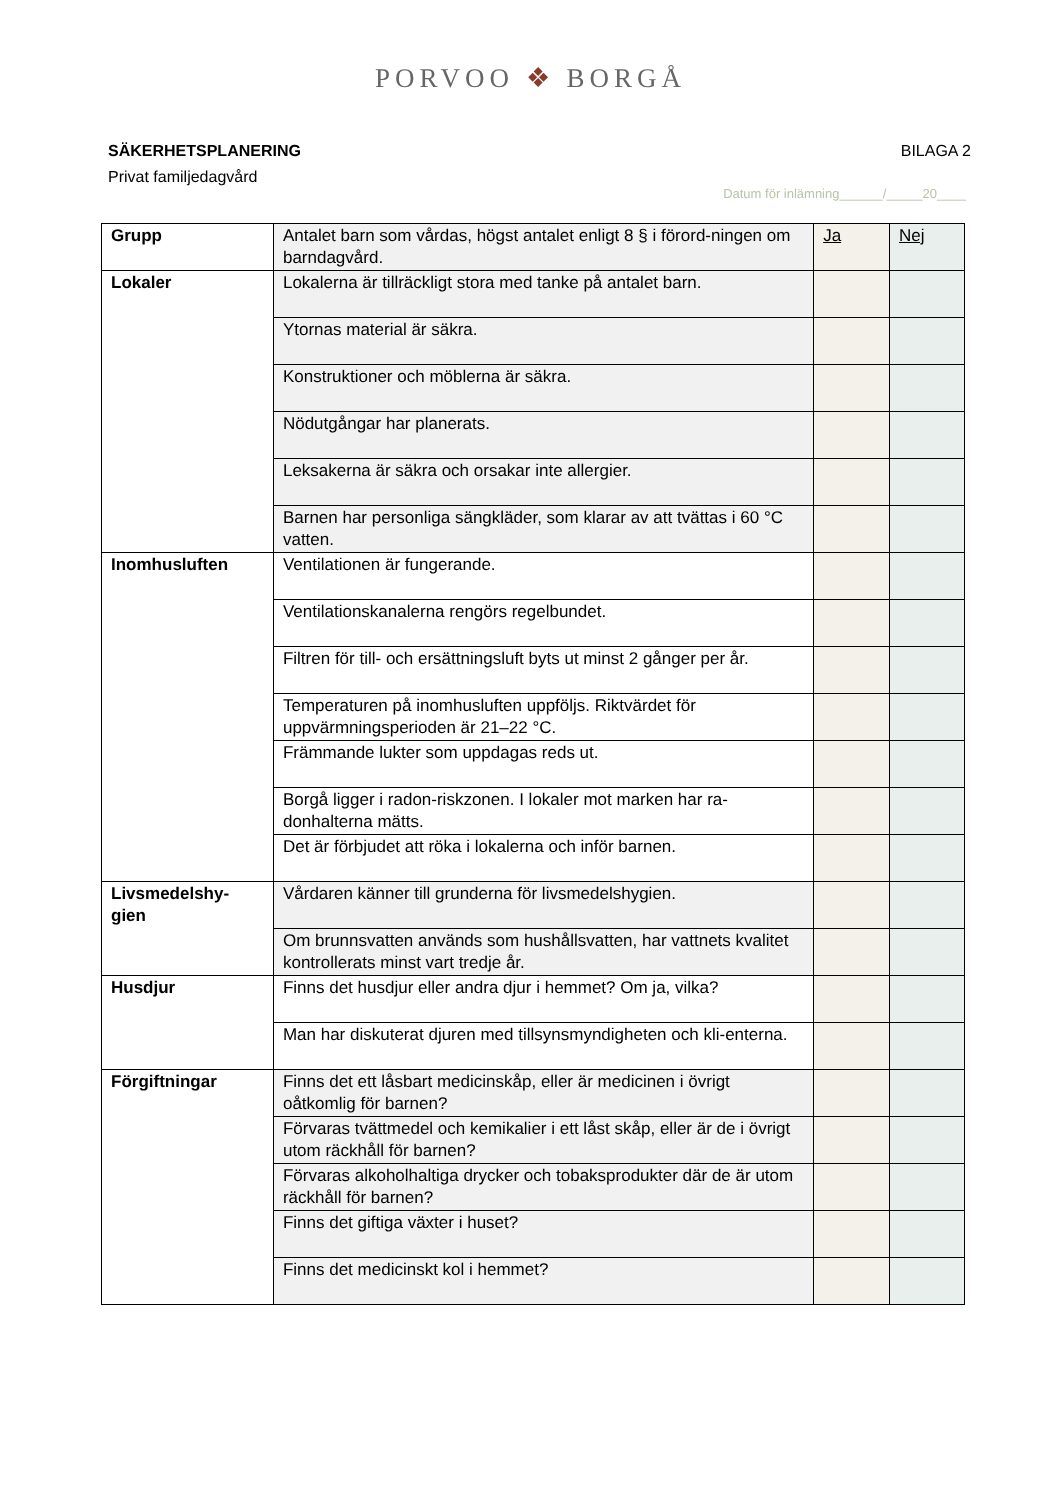PORVOO ❖ BORGÅ
SÄKERHETSPLANERING BILAGA 2
Privat familjedagvård
Datum för inlämning______/_____20____
| Grupp | Antalet barn som vårdas, högst antalet enligt 8 § i förord-ningen om barndagvård. | Ja | Nej |
| Lokaler | Lokalerna är tillräckligt stora med tanke på antalet barn. | | |
| | Ytornas material är säkra. | | |
| | Konstruktioner och möblerna är säkra. | | |
| | Nödutgångar har planerats. | | |
| | Leksakerna är säkra och orsakar inte allergier. | | |
| | Barnen har personliga sängkläder, som klarar av att tvättas i 60 °C vatten. | | |
| Inomhusluften | Ventilationen är fungerande. | | |
| | Ventilationskanalerna rengörs regelbundet. | | |
| | Filtren för till- och ersättningsluft byts ut minst 2 gånger per år. | | |
| | Temperaturen på inomhusluften uppföljs. Riktvärdet för uppvärmningsperioden är 21–22 °C. | | |
| | Främmande lukter som uppdagas reds ut. | | |
| | Borgå ligger i radon-riskzonen. I lokaler mot marken har ra-donhalterna mätts. | | |
| | Det är förbjudet att röka i lokalerna och inför barnen. | | |
| Livsmedelshy-gien | Vårdaren känner till grunderna för livsmedelshygien. | | |
| | Om brunnsvatten används som hushållsvatten, har vattnets kvalitet kontrollerats minst vart tredje år. | | |
| Husdjur | Finns det husdjur eller andra djur i hemmet? Om ja, vilka? | | |
| | Man har diskuterat djuren med tillsynsmyndigheten och kli-enterna. | | |
| Förgiftningar | Finns det ett låsbart medicinskåp, eller är medicinen i övrigt oåtkomlig för barnen? | | |
| | Förvaras tvättmedel och kemikalier i ett låst skåp, eller är de i övrigt utom räckhåll för barnen? | | |
| | Förvaras alkoholhaltiga drycker och tobaksprodukter där de är utom räckhåll för barnen? | | |
| | Finns det giftiga växter i huset? | | |
| | Finns det medicinskt kol i hemmet? | | |